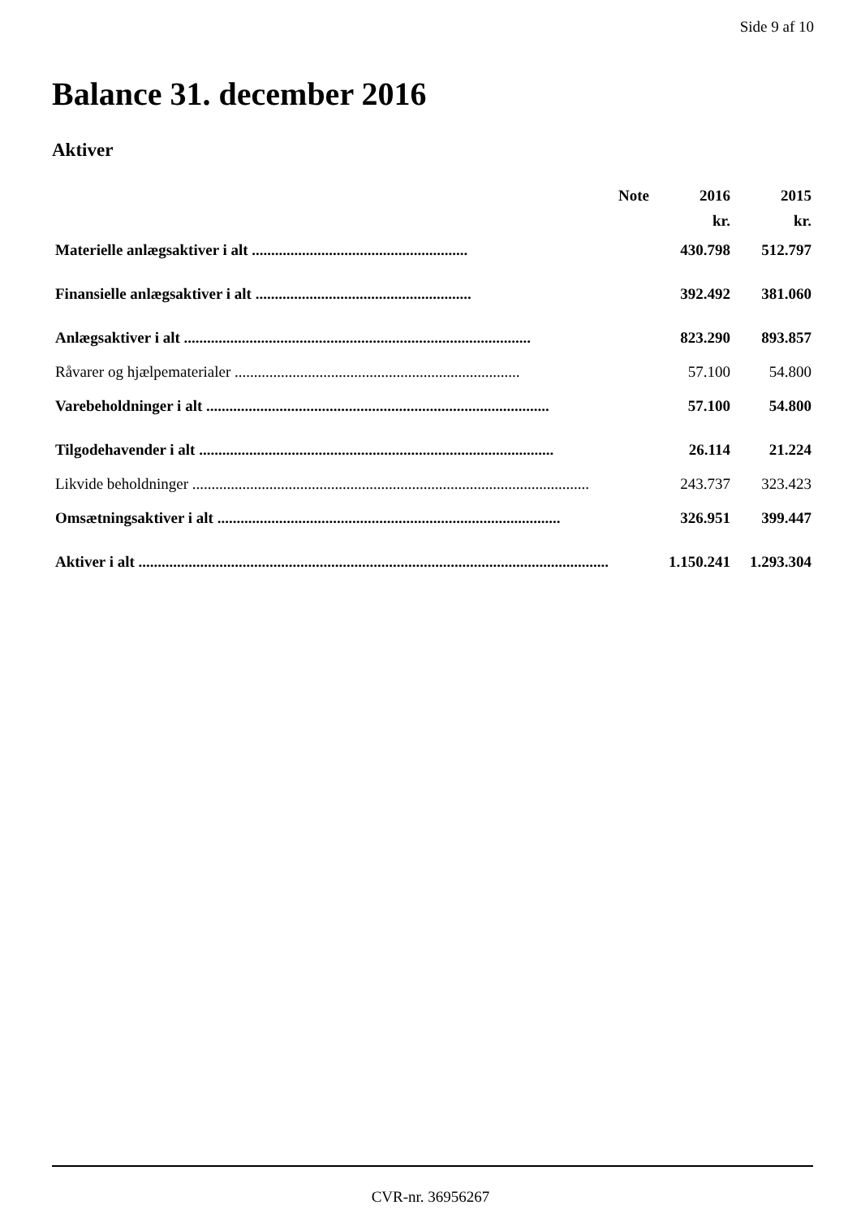Side 9 af 10
Balance 31. december 2016
Aktiver
| | Note | 2016 | 2015 |
| --- | --- | --- | --- |
| | | kr. | kr. |
| Materielle anlægsaktiver i alt ........................................................ | | 430.798 | 512.797 |
| Finansielle anlægsaktiver i alt ........................................................ | | 392.492 | 381.060 |
| Anlægsaktiver i alt .......................................................................................... | | 823.290 | 893.857 |
| Råvarer og hjælpematerialer .......................................................................... | | 57.100 | 54.800 |
| Varebeholdninger i alt ......................................................................................... | | 57.100 | 54.800 |
| Tilgodehavender i alt ............................................................................................ | | 26.114 | 21.224 |
| Likvide beholdninger ....................................................................................................... | | 243.737 | 323.423 |
| Omsætningsaktiver i alt ......................................................................................... | | 326.951 | 399.447 |
| Aktiver i alt .......................................................................................................................... | | 1.150.241 | 1.293.304 |
CVR-nr. 36956267